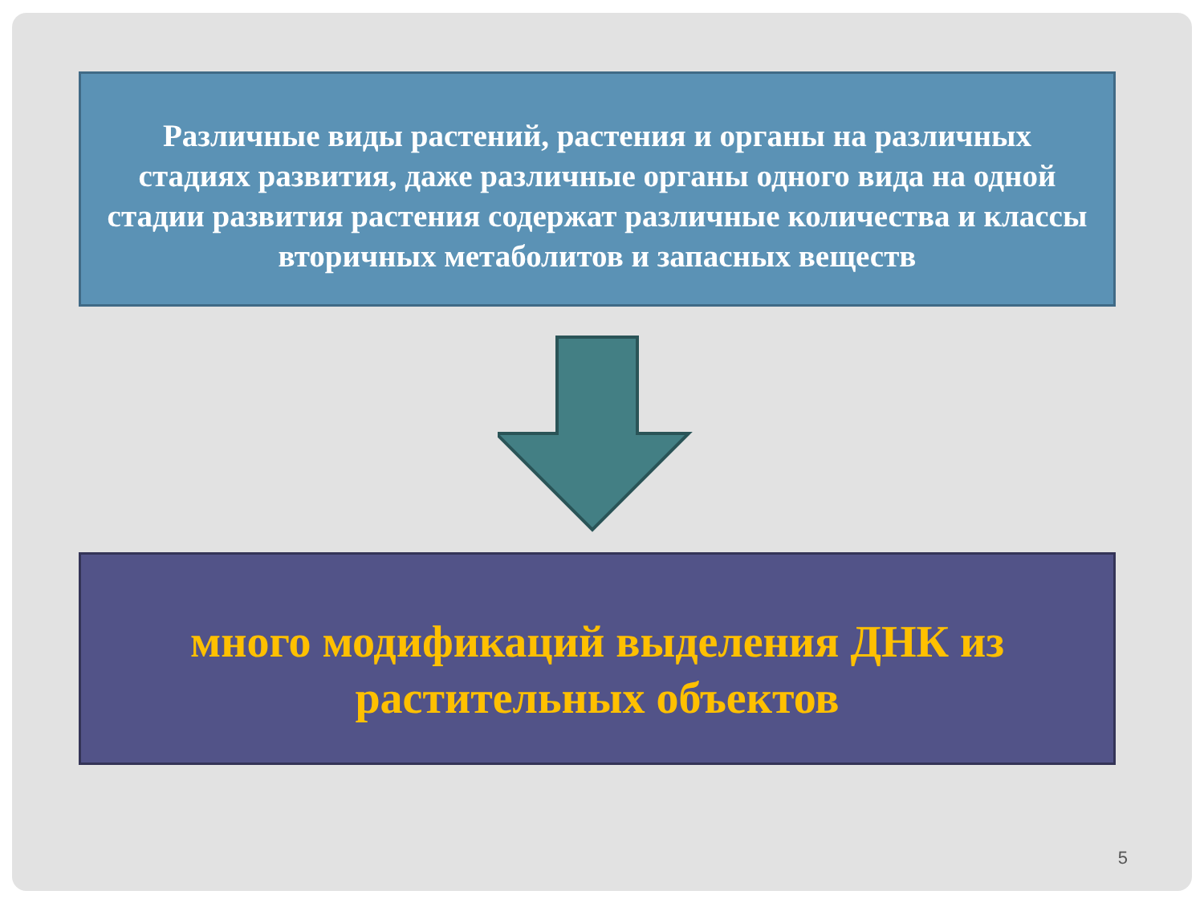Различные виды растений, растения и органы на различных стадиях развития, даже различные органы одного вида на одной стадии развития растения содержат различные количества и классы вторичных метаболитов и запасных веществ
много модификаций выделения ДНК из растительных объектов
5